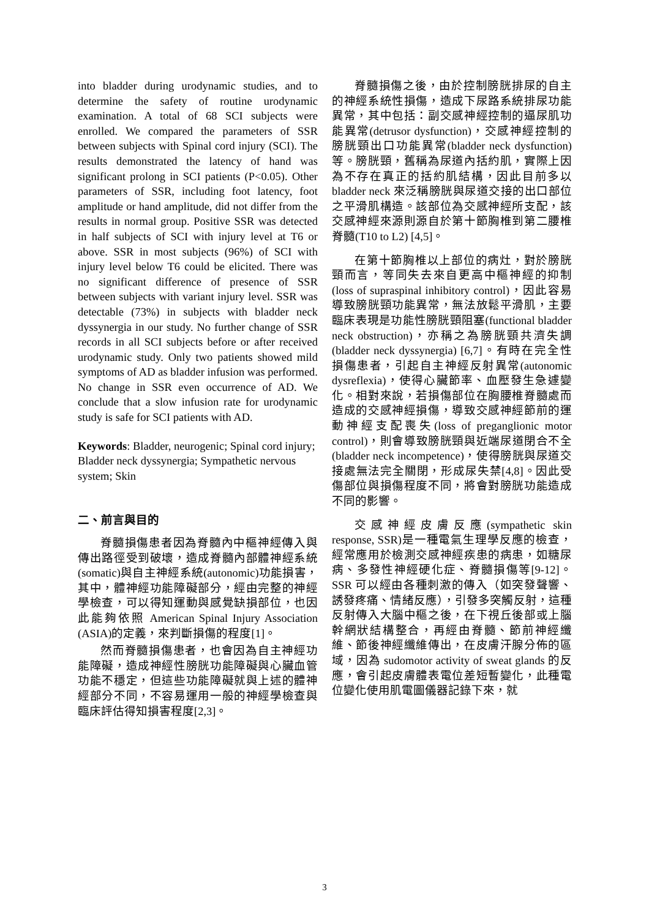into bladder during urodynamic studies, and to determine the safety of routine urodynamic examination. A total of 68 SCI subjects were enrolled. We compared the parameters of SSR between subjects with Spinal cord injury (SCI). The results demonstrated the latency of hand was significant prolong in SCI patients (P<0.05). Other parameters of SSR, including foot latency, foot amplitude or hand amplitude, did not differ from the results in normal group. Positive SSR was detected in half subjects of SCI with injury level at T6 or above. SSR in most subjects (96%) of SCI with injury level below T6 could be elicited. There was no significant difference of presence of SSR between subjects with variant injury level. SSR was detectable (73%) in subjects with bladder neck dyssynergia in our study. No further change of SSR records in all SCI subjects before or after received urodynamic study. Only two patients showed mild symptoms of AD as bladder infusion was performed. No change in SSR even occurrence of AD. We conclude that a slow infusion rate for urodynamic study is safe for SCI patients with AD.
Keywords: Bladder, neurogenic; Spinal cord injury; Bladder neck dyssynergia; Sympathetic nervous system; Skin
二、前言與目的
脊髓損傷患者因為脊髓內中樞神經傳入與傳出路徑受到破壞，造成脊髓內部體神經系統(somatic)與自主神經系統(autonomic)功能損害，其中，體神經功能障礙部分，經由完整的神經學檢查，可以得知運動與感覺缺損部位，也因此能夠依照 American Spinal Injury Association (ASIA)的定義，來判斷損傷的程度[1]。
然而脊髓損傷患者，也會因為自主神經功能障礙，造成神經性膀胱功能障礙與心臟血管功能不穩定，但這些功能障礙就與上述的體神經部分不同，不容易運用一般的神經學檢查與臨床評估得知損害程度[2,3]。
脊髓損傷之後，由於控制膀胱排尿的自主的神經系統性損傷，造成下尿路系統排尿功能異常，其中包括：副交感神經控制的逼尿肌功能異常(detrusor dysfunction)，交感神經控制的膀胱頸出口功能異常(bladder neck dysfunction)等。膀胱頸，舊稱為尿道內括約肌，實際上因為不存在真正的括約肌結構，因此目前多以bladder neck 來泛稱膀胱與尿道交接的出口部位之平滑肌構造。該部位為交感神經所支配，該交感神經來源則源自於第十節胸椎到第二腰椎脊髓(T10 to L2) [4,5]。
在第十節胸椎以上部位的病灶，對於膀胱頸而言，等同失去來自更高中樞神經的抑制 (loss of supraspinal inhibitory control)，因此容易導致膀胱頸功能異常，無法放鬆平滑肌，主要臨床表現是功能性膀胱頸阻塞(functional bladder neck obstruction)，亦稱之為膀胱頸共濟失調(bladder neck dyssynergia) [6,7]。有時在完全性損傷患者，引起自主神經反射異常(autonomic dysreflexia)，使得心臟節率、血壓發生急遽變化。相對來說，若損傷部位在胸腰椎脊髓處而造成的交感神經損傷，導致交感神經節前的運動神經支配喪失(loss of preganglionic motor control)，則會導致膀胱頸與近端尿道閉合不全(bladder neck incompetence)，使得膀胱與尿道交接處無法完全關閉，形成尿失禁[4,8]。因此受傷部位與損傷程度不同，將會對膀胱功能造成不同的影響。
交感神經皮膚反應(sympathetic skin response, SSR)是一種電氣生理學反應的檢查，經常應用於檢測交感神經疾患的病患，如糖尿病、多發性神經硬化症、脊髓損傷等[9-12]。SSR 可以經由各種刺激的傳入（如突發聲響、誘發疼痛、情緒反應），引發多突觸反射，這種反射傳入大腦中樞之後，在下視丘後部或上腦幹網狀結構整合，再經由脊髓、節前神經纖維、節後神經纖維傳出，在皮膚汗腺分佈的區域，因為 sudomotor activity of sweat glands 的反應，會引起皮膚體表電位差短暫變化，此種電位變化使用肌電圖儀器記錄下來，就
3